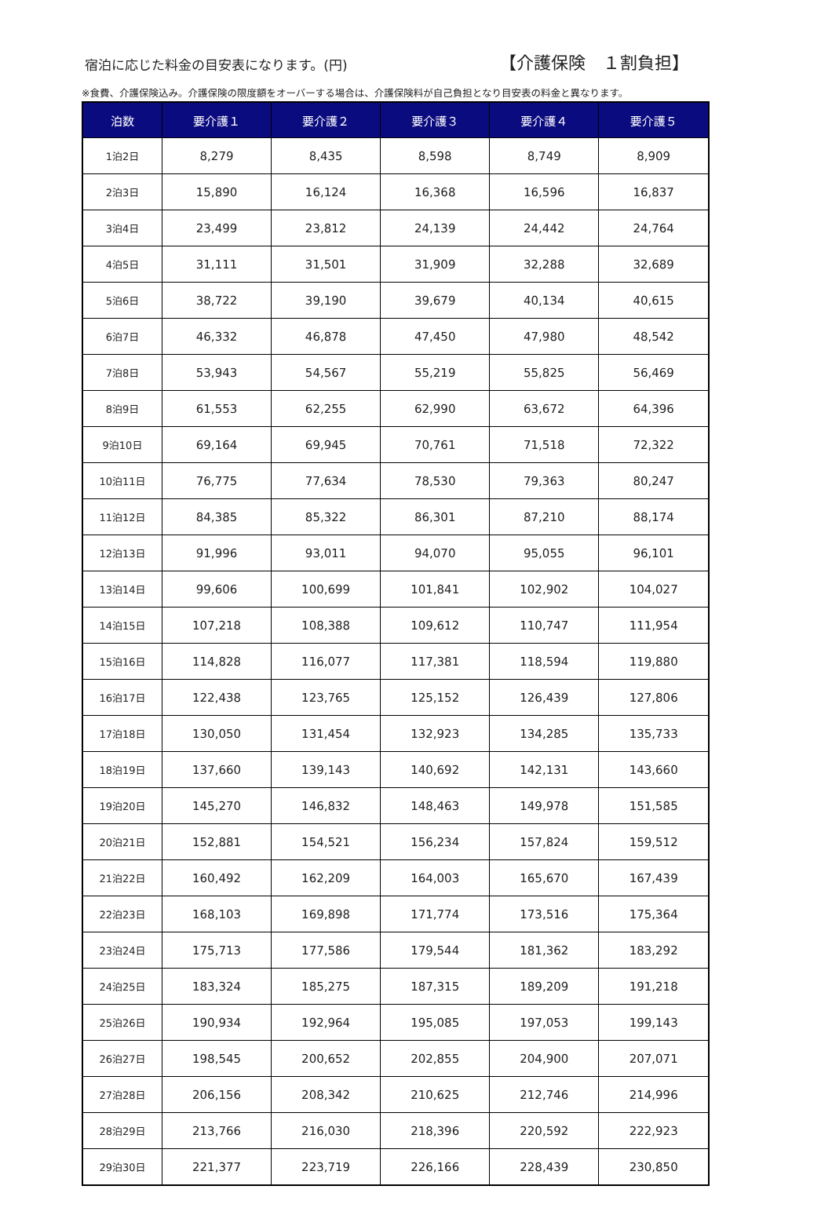宿泊に応じた料金の目安表になります。(円)
【介護保険　１割負担】
※食費、介護保険込み。介護保険の限度額をオーバーする場合は、介護保険料が自己負担となり目安表の料金と異なります。
| 泊数 | 要介護１ | 要介護２ | 要介護３ | 要介護４ | 要介護５ |
| --- | --- | --- | --- | --- | --- |
| 1泊2日 | 8,279 | 8,435 | 8,598 | 8,749 | 8,909 |
| 2泊3日 | 15,890 | 16,124 | 16,368 | 16,596 | 16,837 |
| 3泊4日 | 23,499 | 23,812 | 24,139 | 24,442 | 24,764 |
| 4泊5日 | 31,111 | 31,501 | 31,909 | 32,288 | 32,689 |
| 5泊6日 | 38,722 | 39,190 | 39,679 | 40,134 | 40,615 |
| 6泊7日 | 46,332 | 46,878 | 47,450 | 47,980 | 48,542 |
| 7泊8日 | 53,943 | 54,567 | 55,219 | 55,825 | 56,469 |
| 8泊9日 | 61,553 | 62,255 | 62,990 | 63,672 | 64,396 |
| 9泊10日 | 69,164 | 69,945 | 70,761 | 71,518 | 72,322 |
| 10泊11日 | 76,775 | 77,634 | 78,530 | 79,363 | 80,247 |
| 11泊12日 | 84,385 | 85,322 | 86,301 | 87,210 | 88,174 |
| 12泊13日 | 91,996 | 93,011 | 94,070 | 95,055 | 96,101 |
| 13泊14日 | 99,606 | 100,699 | 101,841 | 102,902 | 104,027 |
| 14泊15日 | 107,218 | 108,388 | 109,612 | 110,747 | 111,954 |
| 15泊16日 | 114,828 | 116,077 | 117,381 | 118,594 | 119,880 |
| 16泊17日 | 122,438 | 123,765 | 125,152 | 126,439 | 127,806 |
| 17泊18日 | 130,050 | 131,454 | 132,923 | 134,285 | 135,733 |
| 18泊19日 | 137,660 | 139,143 | 140,692 | 142,131 | 143,660 |
| 19泊20日 | 145,270 | 146,832 | 148,463 | 149,978 | 151,585 |
| 20泊21日 | 152,881 | 154,521 | 156,234 | 157,824 | 159,512 |
| 21泊22日 | 160,492 | 162,209 | 164,003 | 165,670 | 167,439 |
| 22泊23日 | 168,103 | 169,898 | 171,774 | 173,516 | 175,364 |
| 23泊24日 | 175,713 | 177,586 | 179,544 | 181,362 | 183,292 |
| 24泊25日 | 183,324 | 185,275 | 187,315 | 189,209 | 191,218 |
| 25泊26日 | 190,934 | 192,964 | 195,085 | 197,053 | 199,143 |
| 26泊27日 | 198,545 | 200,652 | 202,855 | 204,900 | 207,071 |
| 27泊28日 | 206,156 | 208,342 | 210,625 | 212,746 | 214,996 |
| 28泊29日 | 213,766 | 216,030 | 218,396 | 220,592 | 222,923 |
| 29泊30日 | 221,377 | 223,719 | 226,166 | 228,439 | 230,850 |